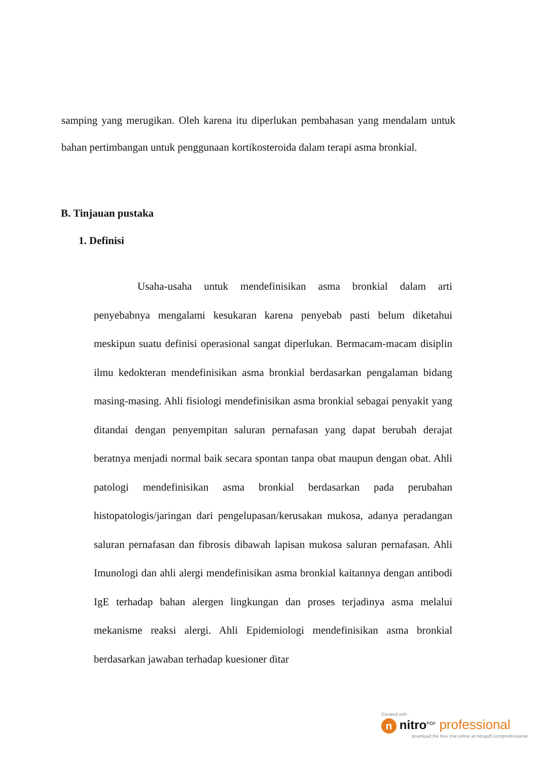samping yang merugikan. Oleh karena itu diperlukan pembahasan yang mendalam untuk bahan pertimbangan untuk penggunaan kortikosteroida dalam terapi asma bronkial.
B. Tinjauan pustaka
1. Definisi
Usaha-usaha untuk mendefinisikan asma bronkial dalam arti penyebabnya mengalami kesukaran karena penyebab pasti belum diketahui meskipun suatu definisi operasional sangat diperlukan. Bermacam-macam disiplin ilmu kedokteran mendefinisikan asma bronkial berdasarkan pengalaman bidang masing-masing. Ahli fisiologi mendefinisikan asma bronkial sebagai penyakit yang ditandai dengan penyempitan saluran pernafasan yang dapat berubah derajat beratnya menjadi normal baik secara spontan tanpa obat maupun dengan obat. Ahli patologi mendefinisikan asma bronkial berdasarkan pada perubahan histopatologis/jaringan dari pengelupasan/kerusakan mukosa, adanya peradangan saluran pernafasan dan fibrosis dibawah lapisan mukosa saluran pernafasan. Ahli Imunologi dan ahli alergi mendefinisikan asma bronkial kaitannya dengan antibodi IgE terhadap bahan alergen lingkungan dan proses terjadinya asma melalui mekanisme reaksi alergi. Ahli Epidemiologi mendefinisikan asma bronkial berdasarkan jawaban terhadap kuesioner ditar
Created with
n nitro<sup>PDF</sup> professional
download the free trial online at nitropdf.com/professional